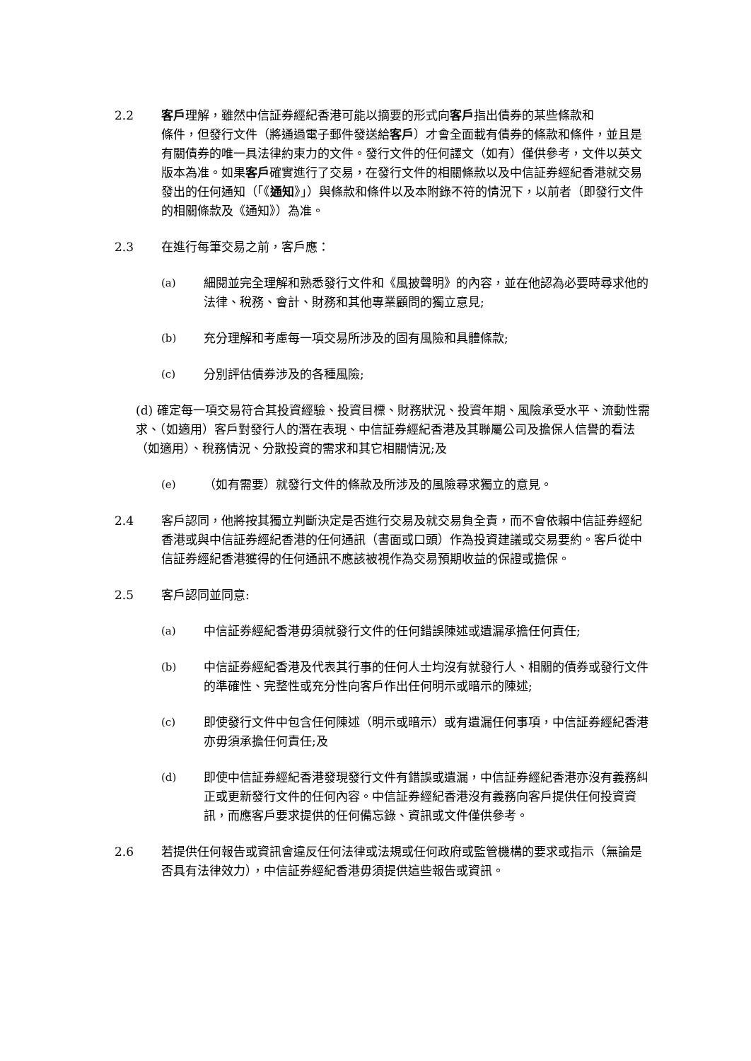2.2 客戶理解，雖然中信証券經紀香港可能以摘要的形式向客戶指出債券的某些條款和
條件，但發行文件（將通過電子郵件發送給客戶）才會全面載有債券的條款和條件，並且是有關債券的唯一具法律約束力的文件。發行文件的任何譯文（如有）僅供參考，文件以英文版本為准。如果客戶確實進行了交易，在發行文件的相關條款以及中信証券經紀香港就交易發出的任何通知（「《通知》」）與條款和條件以及本附錄不符的情況下，以前者（即發行文件的相關條款及《通知》）為准。
2.3 在進行每筆交易之前，客戶應：
(a) 細閱並完全理解和熟悉發行文件和《風披聲明》的內容，並在他認為必要時尋求他的法律、稅務、會計、財務和其他專業顧問的獨立意見;
(b) 充分理解和考慮每一項交易所涉及的固有風險和具體條款;
(c) 分別評估債券涉及的各種風險;
(d) 確定每一項交易符合其投資經驗、投資目標、財務狀況、投資年期、風險承受水平、流動性需求、（如適用）客戶對發行人的潛在表現、中信証券經紀香港及其聯屬公司及擔保人信譽的看法（如適用）、稅務情況、分散投資的需求和其它相關情況;及
(e) （如有需要）就發行文件的條款及所涉及的風險尋求獨立的意見。
2.4 客戶認同，他將按其獨立判斷決定是否進行交易及就交易負全責，而不會依賴中信証券經紀香港或與中信証券經紀香港的任何通訊（書面或口頭）作為投資建議或交易要約。客戶從中信証券經紀香港獲得的任何通訊不應該被視作為交易預期收益的保證或擔保。
2.5 客戶認同並同意:
(a) 中信証券經紀香港毋須就發行文件的任何錯誤陳述或遺漏承擔任何責任;
(b) 中信証券經紀香港及代表其行事的任何人士均沒有就發行人、相關的債券或發行文件的準確性、完整性或充分性向客戶作出任何明示或暗示的陳述;
(c) 即使發行文件中包含任何陳述（明示或暗示）或有遺漏任何事項，中信証券經紀香港亦毋須承擔任何責任;及
(d) 即使中信証券經紀香港發現發行文件有錯誤或遺漏，中信証券經紀香港亦沒有義務糾正或更新發行文件的任何內容。中信証券經紀香港沒有義務向客戶提供任何投資資訊，而應客戶要求提供的任何備忘錄、資訊或文件僅供參考。
2.6 若提供任何報告或資訊會違反任何法律或法規或任何政府或監管機構的要求或指示（無論是否具有法律效力），中信証券經紀香港毋須提供這些報告或資訊。